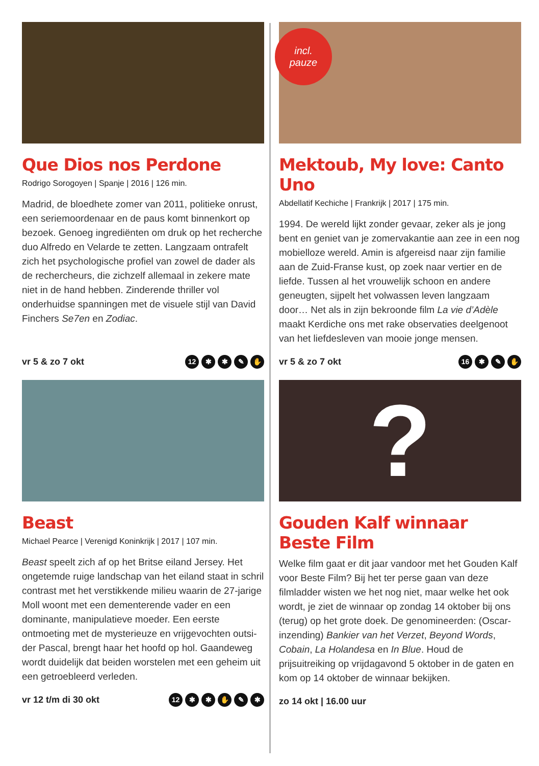Que Dios nos Perdone
Rodrigo Sorogoyen | Spanje | 2016 | 126 min.
Madrid, de bloedhete zomer van 2011, politieke onrust, een seriemoordenaar en de paus komt binnenkort op bezoek. Genoeg ingrediënten om druk op het recherche duo Alfredo en Velarde te zetten. Langzaam ontrafelt zich het psychologische profiel van zowel de dader als de rechercheurs, die zichzelf allemaal in zekere mate niet in de hand hebben. Zinderende thriller vol onderhuidse spanningen met de visuele stijl van David Finchers Se7en en Zodiac.
vr 5 & zo 7 okt 12 ✱ ✱ ✎ ✋
incl.
pauze
Mektoub, My love: Canto Uno
Abdellatif Kechiche | Frankrijk | 2017 | 175 min.
1994. De wereld lijkt zonder gevaar, zeker als je jong bent en geniet van je zomervakantie aan zee in een nog mobielloze wereld. Amin is afgereisd naar zijn familie aan de Zuid-Franse kust, op zoek naar vertier en de liefde. Tussen al het vrouwelijk schoon en andere geneugten, sijpelt het volwassen leven langzaam door… Net als in zijn bekroonde film La vie d’Adèle maakt Kerdiche ons met rake observaties deelgenoot van het liefdesleven van mooie jonge mensen.
vr 5 & zo 7 okt 16 ✱ ✎ ✋
Beast
Michael Pearce | Verenigd Koninkrijk | 2017 | 107 min.
Beast speelt zich af op het Britse eiland Jersey. Het ongetemde ruige landschap van het eiland staat in schril contrast met het verstikkende milieu waarin de 27-jarige Moll woont met een dementerende vader en een dominante, manipulatieve moeder. Een eerste ontmoeting met de mysterieuze en vrijgevochten outsi-der Pascal, brengt haar het hoofd op hol. Gaandeweg wordt duidelijk dat beiden worstelen met een geheim uit een getroebleerd verleden.
vr 12 t/m di 30 okt 12 ✱ ✱ ✋ ✎ ✱
?
Gouden Kalf winnaar Beste Film
Welke film gaat er dit jaar vandoor met het Gouden Kalf voor Beste Film? Bij het ter perse gaan van deze filmladder wisten we het nog niet, maar welke het ook wordt, je ziet de winnaar op zondag 14 oktober bij ons (terug) op het grote doek. De genomineerden: (Oscar-inzending) Bankier van het Verzet, Beyond Words, Cobain, La Holandesa en In Blue. Houd de prijsuitreiking op vrijdagavond 5 oktober in de gaten en kom op 14 oktober de winnaar bekijken.
zo 14 okt | 16.00 uur